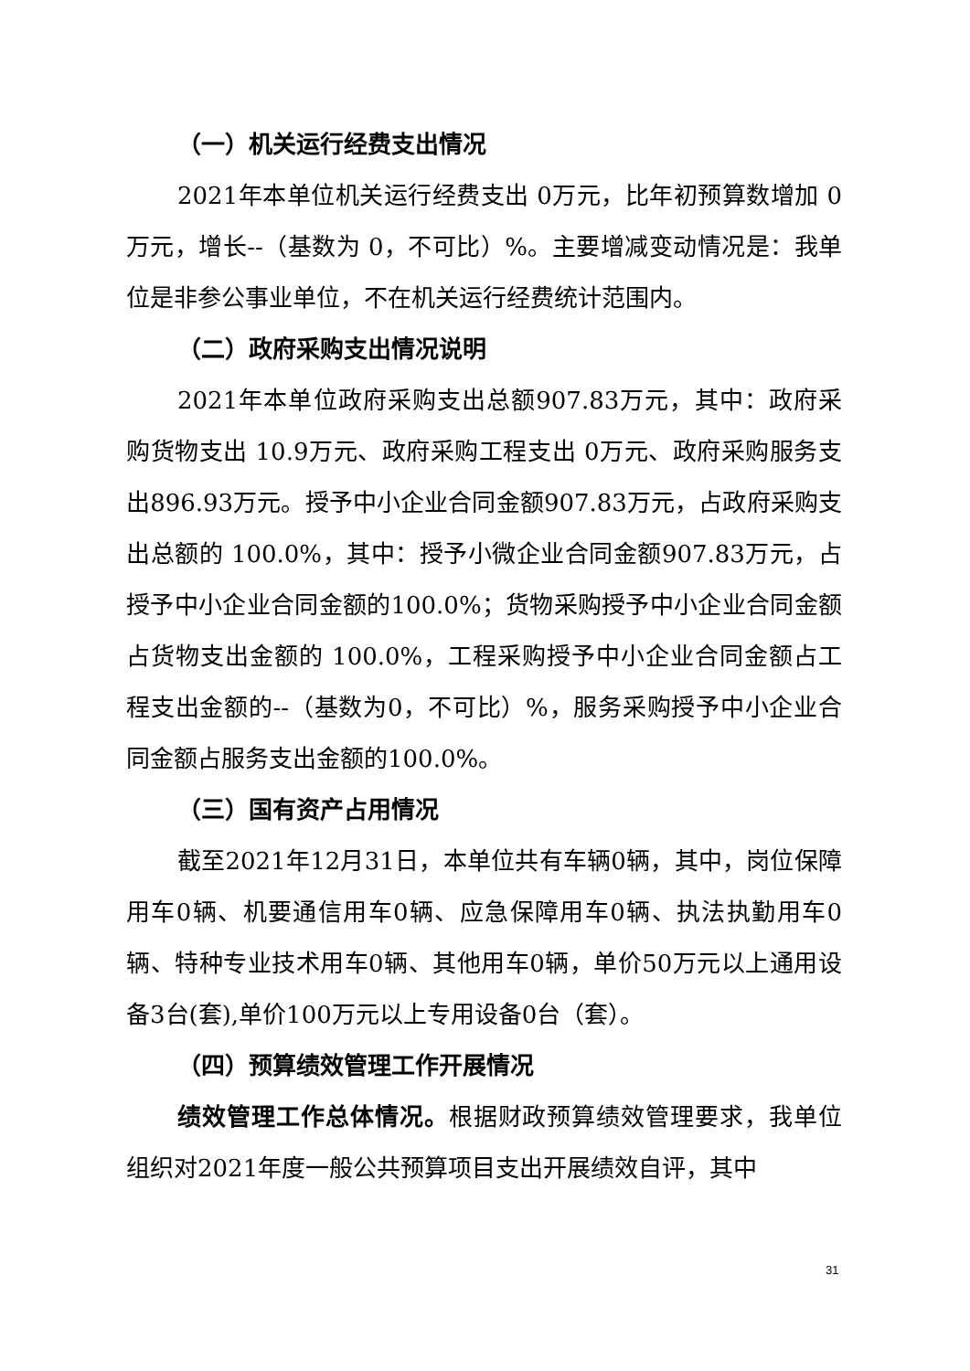（一）机关运行经费支出情况
2021年本单位机关运行经费支出 0万元，比年初预算数增加 0万元，增长--（基数为 0，不可比）%。主要增减变动情况是：我单位是非参公事业单位，不在机关运行经费统计范围内。
（二）政府采购支出情况说明
2021年本单位政府采购支出总额907.83万元，其中：政府采购货物支出 10.9万元、政府采购工程支出 0万元、政府采购服务支出896.93万元。授予中小企业合同金额907.83万元，占政府采购支出总额的 100.0%，其中：授予小微企业合同金额907.83万元，占授予中小企业合同金额的100.0%；货物采购授予中小企业合同金额占货物支出金额的 100.0%，工程采购授予中小企业合同金额占工程支出金额的--（基数为0，不可比）%，服务采购授予中小企业合同金额占服务支出金额的100.0%。
（三）国有资产占用情况
截至2021年12月31日，本单位共有车辆0辆，其中，岗位保障用车0辆、机要通信用车0辆、应急保障用车0辆、执法执勤用车0辆、特种专业技术用车0辆、其他用车0辆，单价50万元以上通用设备3台(套),单价100万元以上专用设备0台（套）。
（四）预算绩效管理工作开展情况
绩效管理工作总体情况。根据财政预算绩效管理要求，我单位组织对2021年度一般公共预算项目支出开展绩效自评，其中
31